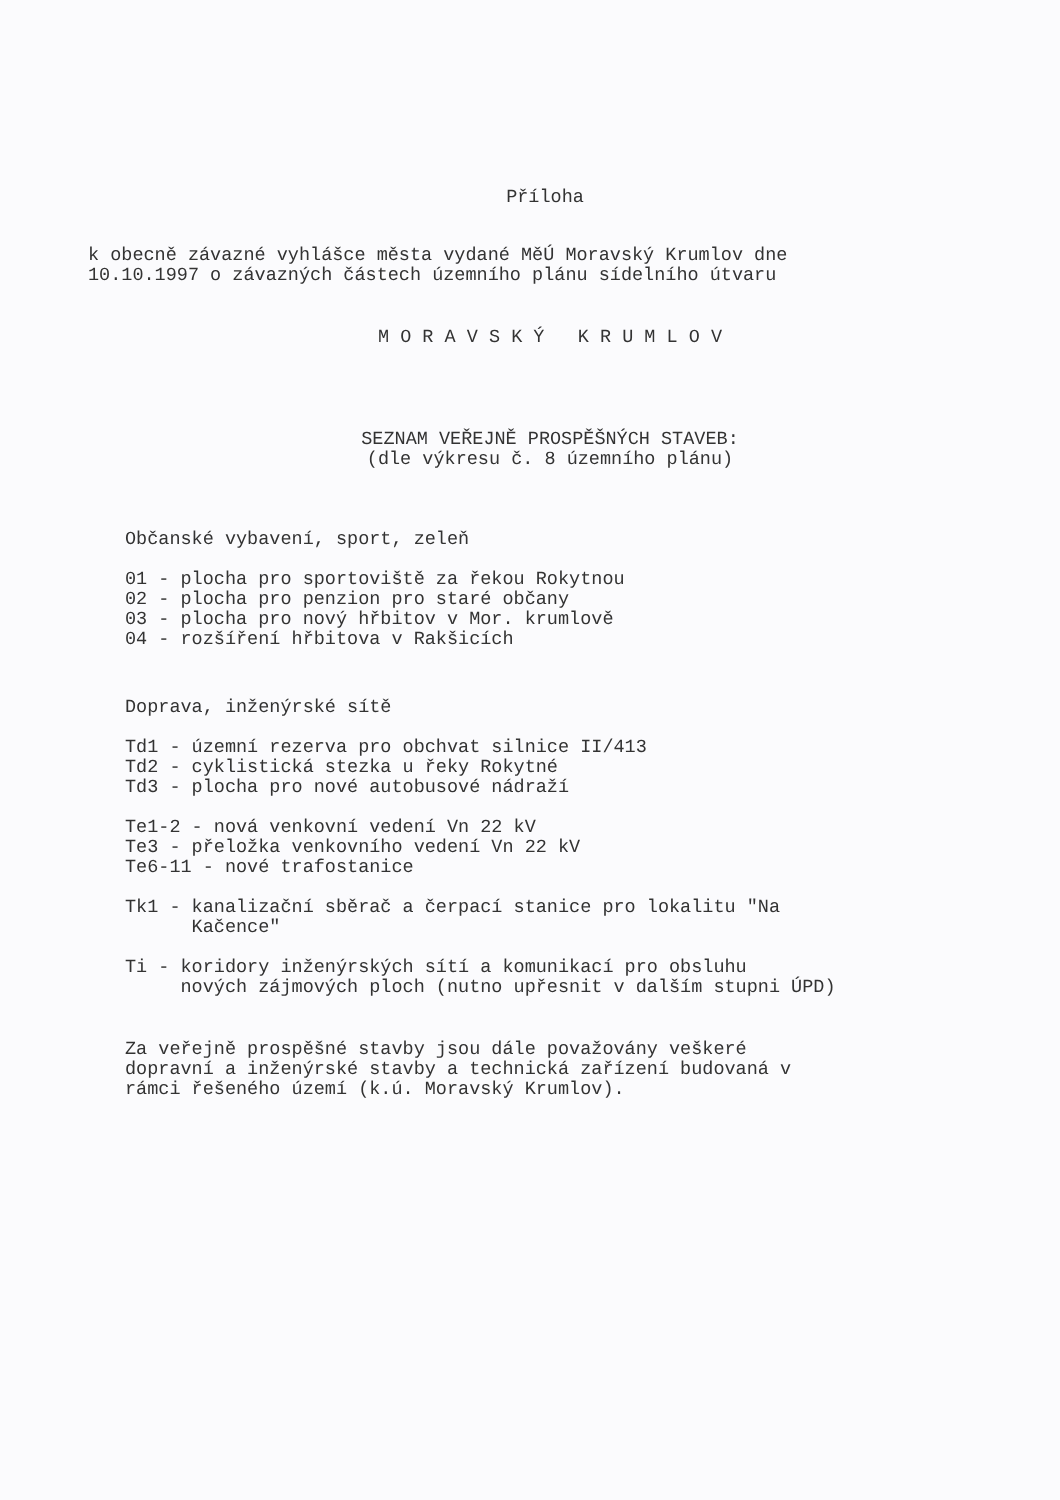Příloha
k obecně závazné vyhlášce města vydané MěÚ Moravský Krumlov dne
10.10.1997 o závazných částech územního plánu sídelního útvaru
M O R A V S K Ý K R U M L O V
SEZNAM VEŘEJNĚ PROSPĚŠNÝCH STAVEB:
(dle výkresu č. 8 územního plánu)
Občanské vybavení, sport, zeleň
01 - plocha pro sportoviště za řekou Rokytnou
02 - plocha pro penzion pro staré občany
03 - plocha pro nový hřbitov v Mor. krumlově
04 - rozšíření hřbitova v Rakšicích
Doprava, inženýrské sítě
Td1 - územní rezerva pro obchvat silnice II/413
Td2 - cyklistická stezka u řeky Rokytné
Td3 - plocha pro nové autobusové nádraží
Te1-2 - nová venkovní vedení Vn 22 kV
Te3 - přeložka venkovního vedení Vn 22 kV
Te6-11 - nové trafostanice
Tk1 - kanalizační sběrač a čerpací stanice pro lokalitu "Na
Kačence"
Ti - koridory inženýrských sítí a komunikací pro obsluhu
nových zájmových ploch (nutno upřesnit v dalším stupni ÚPD)
Za veřejně prospěšné stavby jsou dále považovány veškeré
dopravní a inženýrské stavby a technická zařízení budovaná v
rámci řešeného území (k.ú. Moravský Krumlov).